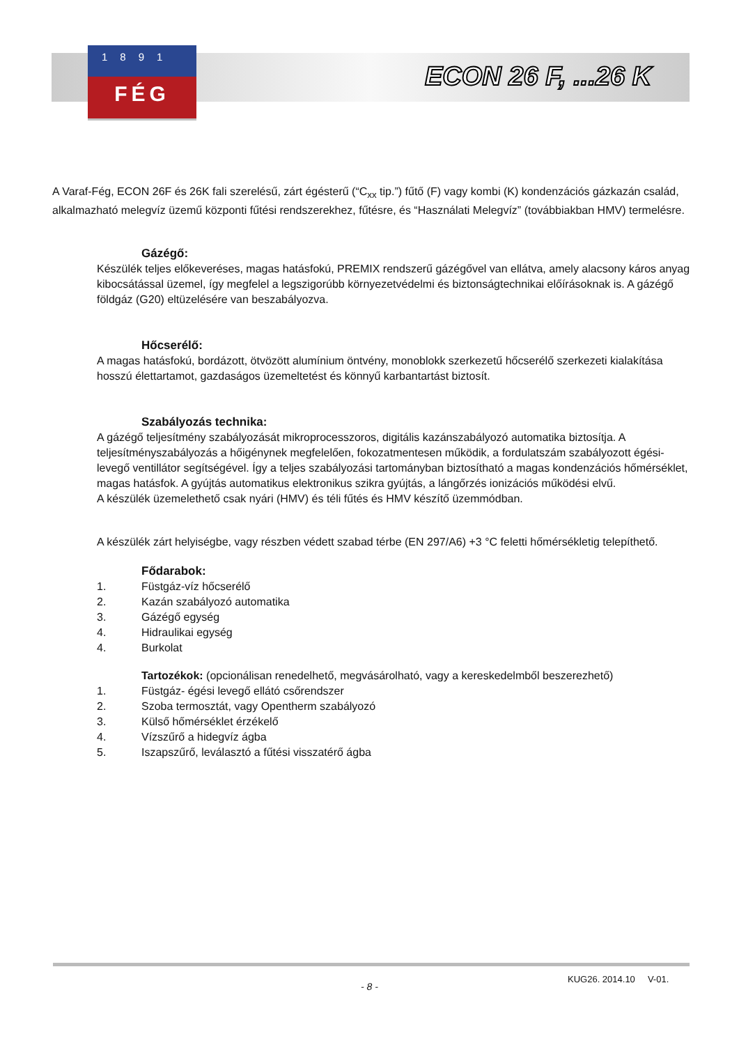1891
FÉG
ECON 26 F, ...26 K
A Varaf-Fég, ECON 26F és 26K fali szerelésű, zárt égésterű (“C<sub>xx</sub> tip.”) fűtő (F) vagy kombi (K) kondenzációs gázkazán család, alkalmazható melegvíz üzemű központi fűtési rendszerekhez, fűtésre, és “Használati Melegvíz” (továbbiakban HMV) termelésre.
Gázégő:
Készülék teljes előkeveréses, magas hatásfokú, PREMIX rendszerű gázégővel van ellátva, amely alacsony káros anyag kibocsátással üzemel, így megfelel a legszigorúbb környezetvédelmi és biztonságtechnikai előírásoknak is. A gázégő földgáz (G20) eltüzelésére van beszabályozva.
Hőcserélő:
A magas hatásfokú, bordázott, ötvözött alumínium öntvény, monoblokk szerkezetű hőcserélő szerkezeti kialakítása hosszú élettartamot, gazdaságos üzemeltetést és könnyű karbantartást biztosít.
Szabályozás technika:
A gázégő teljesítmény szabályozását mikroprocesszoros, digitális kazánszabályozó automatika biztosítja. A teljesítményszabályozás a hőigénynek megfelelően, fokozatmentesen működik, a fordulatszám szabályozott égési-levegő ventillátor segítségével. Így a teljes szabályozási tartományban biztosítható a magas kondenzációs hőmérséklet, magas hatásfok. A gyújtás automatikus elektronikus szikra gyújtás, a lángőrzés ionizációs működési elvű.
A készülék üzemelethető csak nyári (HMV) és téli fűtés és HMV készítő üzemmódban.
A készülék zárt helyiségbe, vagy részben védett szabad térbe (EN 297/A6) +3 °C feletti hőmérsékletig telepíthető.
Fődarabok:
1. Füstgáz-víz hőcserélő
2. Kazán szabályozó automatika
3. Gázégő egység
4. Hidraulikai egység
4. Burkolat
Tartozékok: (opcionálisan renedelhető, megvásárolható, vagy a kereskedelmből beszerezhető)
1. Füstgáz- égési levegő ellátó csőrendszer
2. Szoba termosztát, vagy Opentherm szabályozó
3. Külső hőmérséklet érzékelő
4. Vízszűrő a hidegvíz ágba
5. Iszapszűrő, leválasztó a fűtési visszatérő ágba
KUG26. 2014.10 V-01.
- 8 -